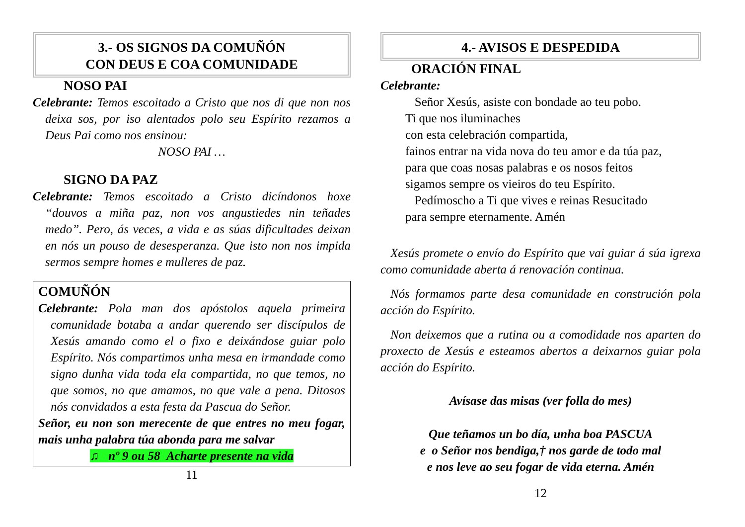3.- OS SIGNOS DA COMUÑÓN
CON DEUS E COA COMUNIDADE
NOSO PAI
Celebrante: Temos escoitado a Cristo que nos di que non nos deixa sos, por iso alentados polo seu Espírito rezamos a Deus Pai como nos ensinou:
NOSO PAI …
SIGNO DA PAZ
Celebrante: Temos escoitado a Cristo dicíndonos hoxe “douvos a miña paz, non vos angustiedes nin teñades medo”. Pero, ás veces, a vida e as súas dificultades deixan en nós un pouso de desesperanza. Que isto non nos impida sermos sempre homes e mulleres de paz.
COMUÑÓN
Celebrante: Pola man dos apóstolos aquela primeira comunidade botaba a andar querendo ser discípulos de Xesús amando como el o fixo e deixándose guiar polo Espírito. Nós compartimos unha mesa en irmandade como signo dunha vida toda ela compartida, no que temos, no que somos, no que amamos, no que vale a pena. Ditosos nós convidados a esta festa da Pascua do Señor.
Señor, eu non son merecente de que entres no meu fogar, mais unha palabra túa abonda para me salvar
♫ nº 9 ou 58 Acharte presente na vida
11
4.- AVISOS E DESPEDIDA
ORACIÓN FINAL
Celebrante:
Señor Xesús, asiste con bondade ao teu pobo.
Ti que nos iluminaches
con esta celebración compartida,
fainos entrar na vida nova do teu amor e da túa paz,
para que coas nosas palabras e os nosos feitos
sigamos sempre os vieiros do teu Espírito.
Pedímoscho a Ti que vives e reinas Resucitado
para sempre eternamente. Amén
Xesús promete o envío do Espírito que vai guiar á súa igrexa como comunidade aberta á renovación continua.
Nós formamos parte desa comunidade en construción pola acción do Espírito.
Non deixemos que a rutina ou a comodidade nos aparten do proxecto de Xesús e esteamos abertos a deixarnos guiar pola acción do Espírito.
Avísase das misas (ver folla do mes)
Que teñamos un bo día, unha boa PASCUA
e o Señor nos bendiga,† nos garde de todo mal
e nos leve ao seu fogar de vida eterna. Amén
12